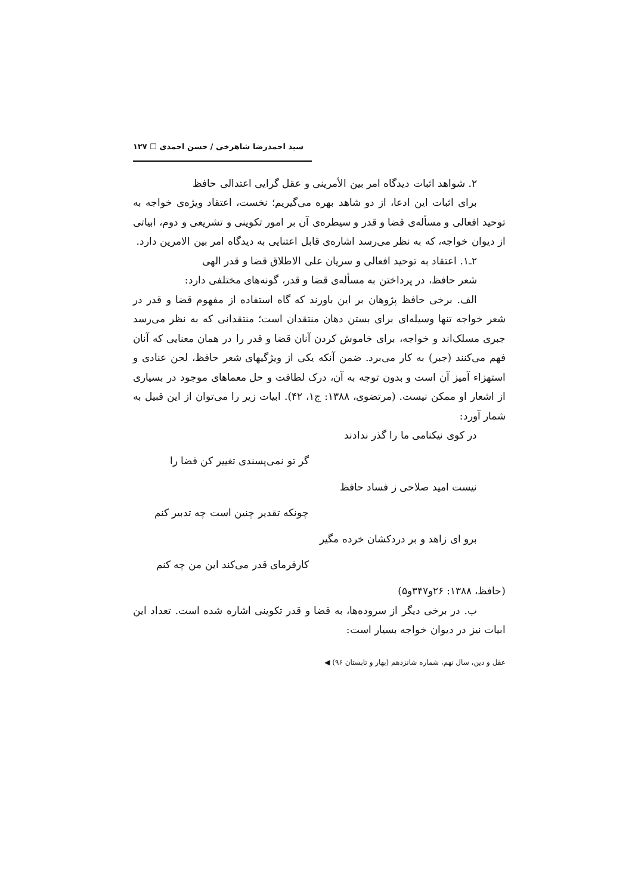سید احمدرضا شاهرخی / حسن احمدی ☐ ۱۲۷
۲. شواهد اثبات دیدگاه امر بین الأمرینی و عقل گرایی اعتدالی حافظ
برای اثبات این ادعا، از دو شاهد بهره می‌گیریم؛ نخست، اعتقاد ویژه‌ی خواجه به توحید افعالی و مسأله‌ی قضا و قدر و سیطره‌ی آن بر امور تکوینی و تشریعی و دوم، ابیاتی از دیوان خواجه، که به نظر می‌رسد اشاره‌ی قابل اعتنایی به دیدگاه امر بین الامرین دارد.
۲ـ۱. اعتقاد به توحید افعالی و سریان علی الاطلاق قضا و قدر الهی
شعر حافظ، در پرداختن به مسأله‌ی قضا و قدر، گونه‌های مختلفی دارد:
الف. برخی حافظ پژوهان بر این باورند که گاه استفاده از مفهوم قضا و قدر در شعر خواجه تنها وسیله‌ای برای بستن دهان منتقدان است؛ منتقدانی که به نظر می‌رسد جبری مسلک‌اند و خواجه، برای خاموش کردن آنان قضا و قدر را در همان معنایی که آنان فهم می‌کنند (جبر) به کار می‌برد. ضمن آنکه یکی از ویژگیهای شعر حافظ، لحن عنادی و استهزاء آمیز آن است و بدون توجه به آن، درک لطافت و حل معماهای موجود در بسیاری از اشعار او ممکن نیست. (مرتضوی، ۱۳۸۸: ج۱، ۴۲). ابیات زیر را می‌توان از این قبیل به شمار آورد:
در کوی نیکنامی ما را گذر ندادند
گر تو نمی‌پسندی تغییر کن قضا را
نیست امید صلاحی ز فساد حافظ
چونکه تقدیر چنین است چه تدبیر کنم
برو ای زاهد و بر دردکشان خرده مگیر
کارفرمای قدر می‌کند این من چه کنم
(حافظ، ۱۳۸۸: ۲۶و۳۴۷و۵)
ب. در برخی دیگر از سروده‌ها، به قضا و قدر تکوینی اشاره شده است. تعداد این ابیات نیز در دیوان خواجه بسیار است:
عقل و دین، سال نهم، شماره شانزدهم (بهار و تابستان ۹۶) ◀